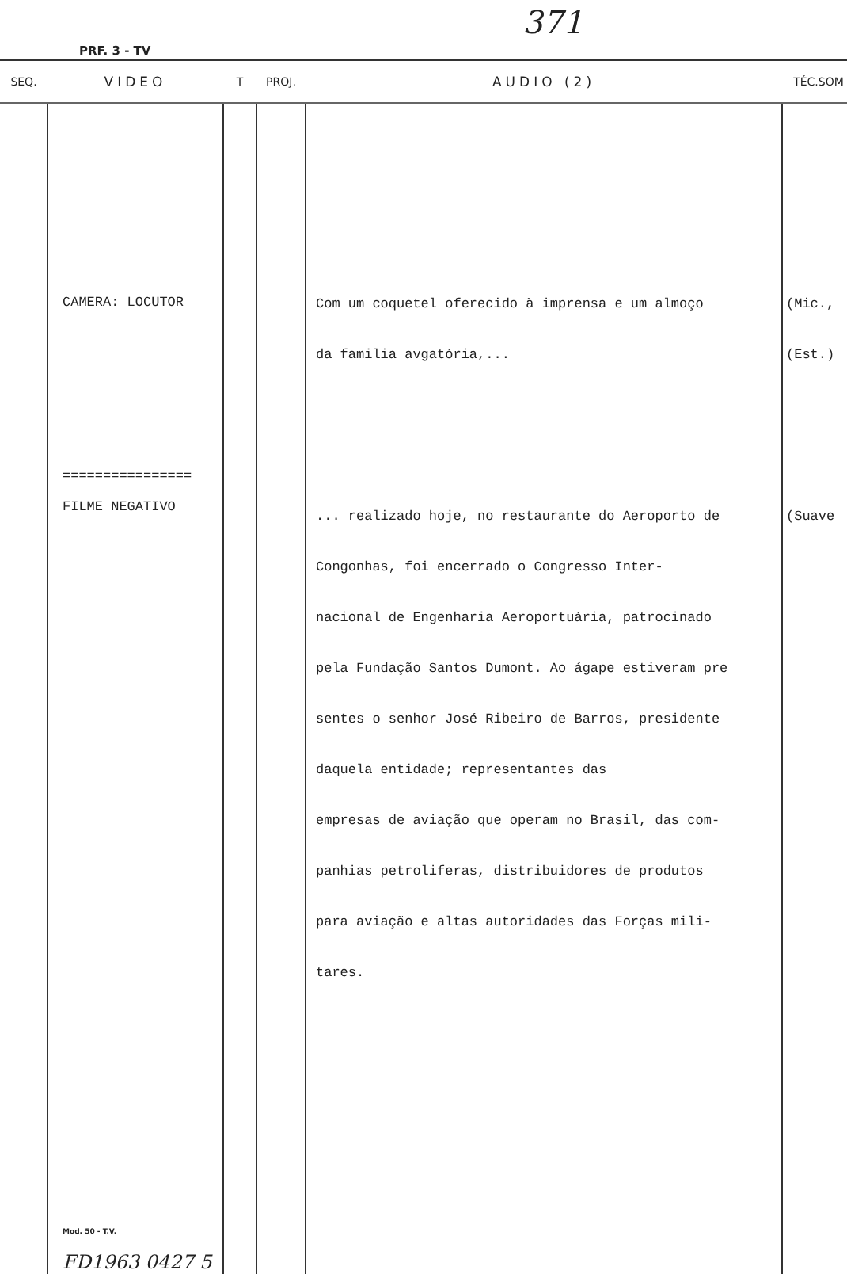371
PRF. 3 - TV
| SEQ. | VIDEO | T | PROJ. | AUDIO (2) | TÉC.SOM |
| --- | --- | --- | --- | --- | --- |
| | CAMERA: LOCUTOR ================ FILME NEGATIVO Mod. 50 - T.V. FD1963 0427 5 | | | Com um coquetel oferecido à imprensa e um almoço da familia avgatória,... ... realizado hoje, no restaurante do Aeroporto de Congonhas, foi encerrado o Congresso Inter- nacional de Engenharia Aeroportuária, patrocinado pela Fundação Santos Dumont. Ao ágape estiveram pre sentes o senhor José Ribeiro de Barros, presidente daquela entidade; representantes das empresas de aviação que operam no Brasil, das com- panhias petroliferas, distribuidores de produtos para aviação e altas autoridades das Forças mili- tares. | (Mic., (Est.) (Suave |